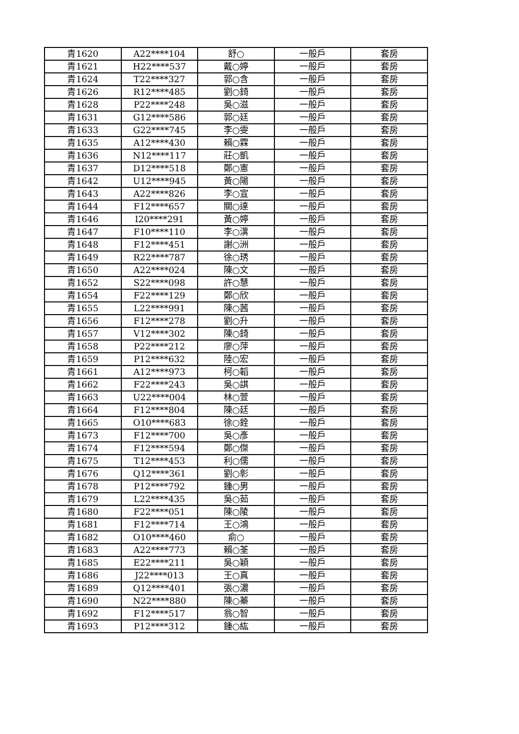| 青1620 | A22****104 | 舒○ | 一般戶 | 套房 |
| 青1621 | H22****537 | 戴○婷 | 一般戶 | 套房 |
| 青1624 | T22****327 | 郭○含 | 一般戶 | 套房 |
| 青1626 | R12****485 | 劉○錡 | 一般戶 | 套房 |
| 青1628 | P22****248 | 吳○滋 | 一般戶 | 套房 |
| 青1631 | G12****586 | 郭○廷 | 一般戶 | 套房 |
| 青1633 | G22****745 | 李○雯 | 一般戶 | 套房 |
| 青1635 | A12****430 | 賴○霖 | 一般戶 | 套房 |
| 青1636 | N12****117 | 莊○凱 | 一般戶 | 套房 |
| 青1637 | D12****518 | 鄭○憲 | 一般戶 | 套房 |
| 青1642 | U12****945 | 黃○陽 | 一般戶 | 套房 |
| 青1643 | A22****826 | 李○宣 | 一般戶 | 套房 |
| 青1644 | F12****657 | 關○達 | 一般戶 | 套房 |
| 青1646 | I20****291 | 黃○婷 | 一般戶 | 套房 |
| 青1647 | F10****110 | 李○潩 | 一般戶 | 套房 |
| 青1648 | F12****451 | 謝○洲 | 一般戶 | 套房 |
| 青1649 | R22****787 | 徐○琇 | 一般戶 | 套房 |
| 青1650 | A22****024 | 陳○文 | 一般戶 | 套房 |
| 青1652 | S22****098 | 許○慧 | 一般戶 | 套房 |
| 青1654 | F22****129 | 鄭○欣 | 一般戶 | 套房 |
| 青1655 | L22****991 | 陳○茜 | 一般戶 | 套房 |
| 青1656 | F12****278 | 劉○升 | 一般戶 | 套房 |
| 青1657 | V12****302 | 陳○錡 | 一般戶 | 套房 |
| 青1658 | P22****212 | 廖○萍 | 一般戶 | 套房 |
| 青1659 | P12****632 | 陸○宏 | 一般戶 | 套房 |
| 青1661 | A12****973 | 柯○韜 | 一般戶 | 套房 |
| 青1662 | F22****243 | 吳○諆 | 一般戶 | 套房 |
| 青1663 | U22****004 | 林○萱 | 一般戶 | 套房 |
| 青1664 | F12****804 | 陳○廷 | 一般戶 | 套房 |
| 青1665 | O10****683 | 徐○銓 | 一般戶 | 套房 |
| 青1673 | F12****700 | 吳○彥 | 一般戶 | 套房 |
| 青1674 | F12****594 | 鄭○傑 | 一般戶 | 套房 |
| 青1675 | T12****453 | 利○儒 | 一般戶 | 套房 |
| 青1676 | Q12****361 | 劉○彰 | 一般戶 | 套房 |
| 青1678 | P12****792 | 鍾○男 | 一般戶 | 套房 |
| 青1679 | L22****435 | 吳○茹 | 一般戶 | 套房 |
| 青1680 | F22****051 | 陳○陵 | 一般戶 | 套房 |
| 青1681 | F12****714 | 王○鴻 | 一般戶 | 套房 |
| 青1682 | O10****460 | 俞○ | 一般戶 | 套房 |
| 青1683 | A22****773 | 賴○荃 | 一般戶 | 套房 |
| 青1685 | E22****211 | 吳○穎 | 一般戶 | 套房 |
| 青1686 | J22****013 | 王○真 | 一般戶 | 套房 |
| 青1689 | Q12****401 | 張○濃 | 一般戶 | 套房 |
| 青1690 | N22****880 | 陳○蓁 | 一般戶 | 套房 |
| 青1692 | F12****517 | 翁○智 | 一般戶 | 套房 |
| 青1693 | P12****312 | 鍾○紘 | 一般戶 | 套房 |